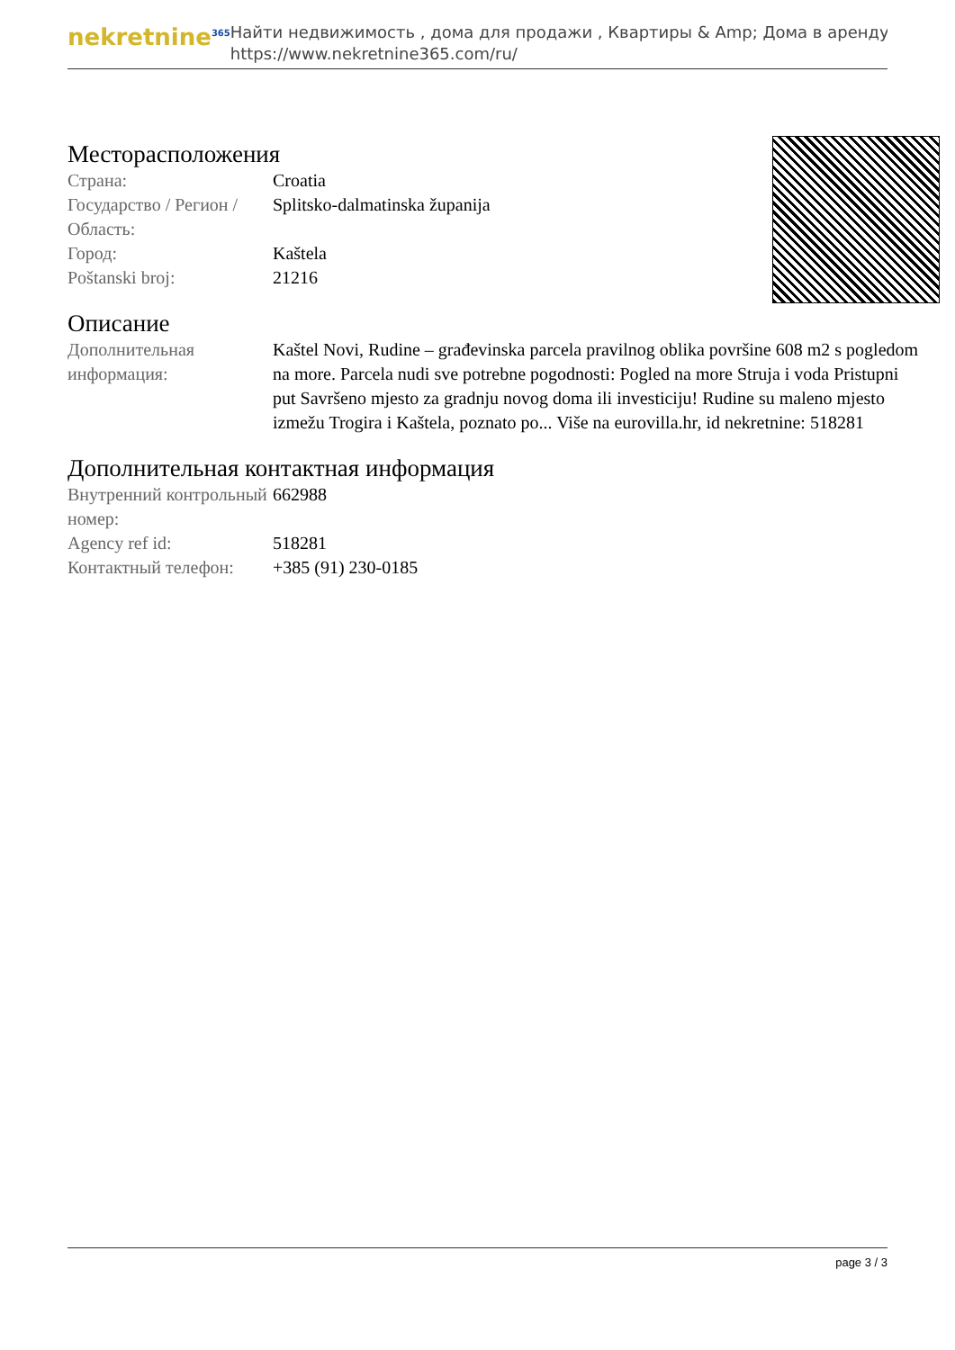nekretnine<sup>365</sup>
Найти недвижимость , дома для продажи , Квартиры & Amp; Дома в аренду
https://www.nekretnine365.com/ru/
Месторасположения
| Страна: | Croatia |
| Государство / Регион / Область: | Splitsko-dalmatinska županija |
| Город: | Kaštela |
| Poštanski broj: | 21216 |
Описание
| Дополнительная информация: | Kaštel Novi, Rudine – građevinska parcela pravilnog oblika površine 608 m2 s pogledom na more. Parcela nudi sve potrebne pogodnosti: Pogled na more Struja i voda Pristupni put Savršeno mjesto za gradnju novog doma ili investiciju! Rudine su maleno mjesto izmežu Trogira i Kaštela, poznato po... Više na eurovilla.hr, id nekretnine: 518281 |
Дополнительная контактная информация
| Внутренний контрольный номер: | 662988 |
| Agency ref id: | 518281 |
| Контактный телефон: | +385 (91) 230-0185 |
page 3 / 3